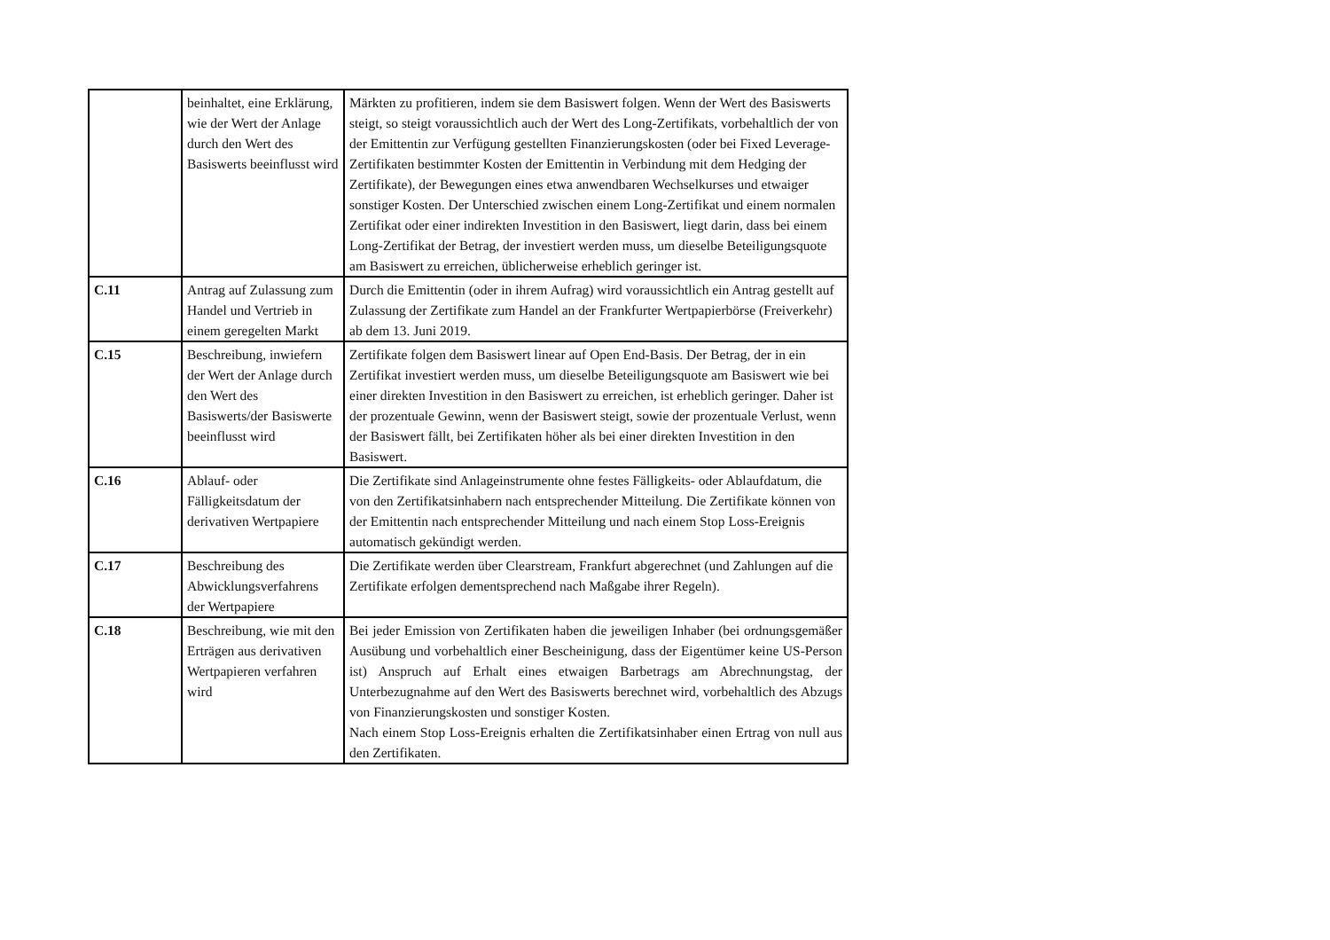| | beinhaltet, eine Erklärung, wie der Wert der Anlage durch den Wert des Basiswerts beeinflusst wird | Märkten zu profitieren, indem sie dem Basiswert folgen. Wenn der Wert des Basiswerts steigt, so steigt voraussichtlich auch der Wert des Long-Zertifikats, vorbehaltlich der von der Emittentin zur Verfügung gestellten Finanzierungskosten (oder bei Fixed Leverage-Zertifikaten bestimmter Kosten der Emittentin in Verbindung mit dem Hedging der Zertifikate), der Bewegungen eines etwa anwendbaren Wechselkurses und etwaiger sonstiger Kosten. Der Unterschied zwischen einem Long-Zertifikat und einem normalen Zertifikat oder einer indirekten Investition in den Basiswert, liegt darin, dass bei einem Long-Zertifikat der Betrag, der investiert werden muss, um dieselbe Beteiligungsquote am Basiswert zu erreichen, üblicherweise erheblich geringer ist. |
| C.11 | Antrag auf Zulassung zum Handel und Vertrieb in einem geregelten Markt | Durch die Emittentin (oder in ihrem Aufrag) wird voraussichtlich ein Antrag gestellt auf Zulassung der Zertifikate zum Handel an der Frankfurter Wertpapierbörse (Freiverkehr) ab dem 13. Juni 2019. |
| C.15 | Beschreibung, inwiefern der Wert der Anlage durch den Wert des Basiswerts/der Basiswerte beeinflusst wird | Zertifikate folgen dem Basiswert linear auf Open End-Basis. Der Betrag, der in ein Zertifikat investiert werden muss, um dieselbe Beteiligungsquote am Basiswert wie bei einer direkten Investition in den Basiswert zu erreichen, ist erheblich geringer. Daher ist der prozentuale Gewinn, wenn der Basiswert steigt, sowie der prozentuale Verlust, wenn der Basiswert fällt, bei Zertifikaten höher als bei einer direkten Investition in den Basiswert. |
| C.16 | Ablauf- oder Fälligkeitsdatum der derivativen Wertpapiere | Die Zertifikate sind Anlageinstrumente ohne festes Fälligkeits- oder Ablaufdatum, die von den Zertifikatsinhabern nach entsprechender Mitteilung. Die Zertifikate können von der Emittentin nach entsprechender Mitteilung und nach einem Stop Loss-Ereignis automatisch gekündigt werden. |
| C.17 | Beschreibung des Abwicklungsverfahrens der Wertpapiere | Die Zertifikate werden über Clearstream, Frankfurt abgerechnet (und Zahlungen auf die Zertifikate erfolgen dementsprechend nach Maßgabe ihrer Regeln). |
| C.18 | Beschreibung, wie mit den Erträgen aus derivativen Wertpapieren verfahren wird | Bei jeder Emission von Zertifikaten haben die jeweiligen Inhaber (bei ordnungsgemäßer Ausübung und vorbehaltlich einer Bescheinigung, dass der Eigentümer keine US-Person ist) Anspruch auf Erhalt eines etwaigen Barbetrags am Abrechnungstag, der Unterbezugnahme auf den Wert des Basiswerts berechnet wird, vorbehaltlich des Abzugs von Finanzierungskosten und sonstiger Kosten. Nach einem Stop Loss-Ereignis erhalten die Zertifikatsinhaber einen Ertrag von null aus den Zertifikaten. |